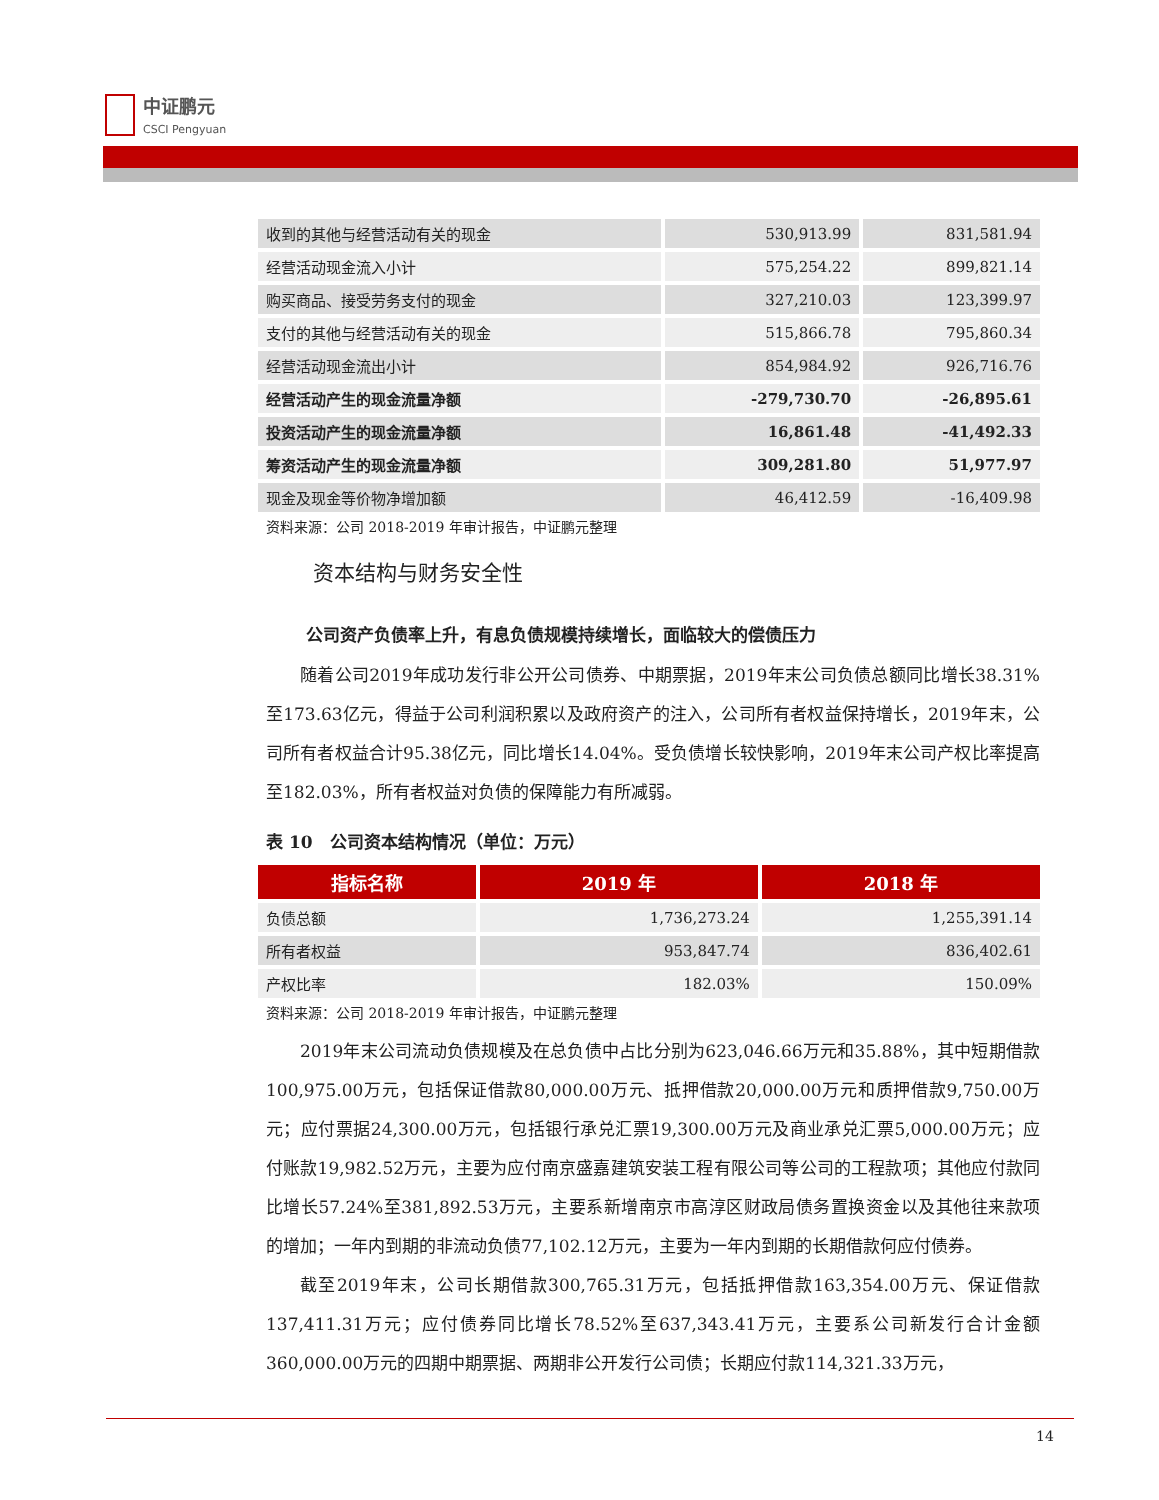中证鹏元
CSCI Pengyuan
| 收到的其他与经营活动有关的现金 | 530,913.99 | 831,581.94 |
| 经营活动现金流入小计 | 575,254.22 | 899,821.14 |
| 购买商品、接受劳务支付的现金 | 327,210.03 | 123,399.97 |
| 支付的其他与经营活动有关的现金 | 515,866.78 | 795,860.34 |
| 经营活动现金流出小计 | 854,984.92 | 926,716.76 |
| 经营活动产生的现金流量净额 | -279,730.70 | -26,895.61 |
| 投资活动产生的现金流量净额 | 16,861.48 | -41,492.33 |
| 筹资活动产生的现金流量净额 | 309,281.80 | 51,977.97 |
| 现金及现金等价物净增加额 | 46,412.59 | -16,409.98 |
资料来源：公司 2018-2019 年审计报告，中证鹏元整理
资本结构与财务安全性
公司资产负债率上升，有息负债规模持续增长，面临较大的偿债压力
随着公司2019年成功发行非公开公司债券、中期票据，2019年末公司负债总额同比增长38.31%至173.63亿元，得益于公司利润积累以及政府资产的注入，公司所有者权益保持增长，2019年末，公司所有者权益合计95.38亿元，同比增长14.04%。受负债增长较快影响，2019年末公司产权比率提高至182.03%，所有者权益对负债的保障能力有所减弱。
表 10　公司资本结构情况（单位：万元）
| 指标名称 | 2019 年 | 2018 年 |
| --- | --- | --- |
| 负债总额 | 1,736,273.24 | 1,255,391.14 |
| 所有者权益 | 953,847.74 | 836,402.61 |
| 产权比率 | 182.03% | 150.09% |
资料来源：公司 2018-2019 年审计报告，中证鹏元整理
2019年末公司流动负债规模及在总负债中占比分别为623,046.66万元和35.88%，其中短期借款100,975.00万元，包括保证借款80,000.00万元、抵押借款20,000.00万元和质押借款9,750.00万元；应付票据24,300.00万元，包括银行承兑汇票19,300.00万元及商业承兑汇票5,000.00万元；应付账款19,982.52万元，主要为应付南京盛嘉建筑安装工程有限公司等公司的工程款项；其他应付款同比增长57.24%至381,892.53万元，主要系新增南京市高淳区财政局债务置换资金以及其他往来款项的增加；一年内到期的非流动负债77,102.12万元，主要为一年内到期的长期借款何应付债券。
截至2019年末，公司长期借款300,765.31万元，包括抵押借款163,354.00万元、保证借款137,411.31万元；应付债券同比增长78.52%至637,343.41万元，主要系公司新发行合计金额360,000.00万元的四期中期票据、两期非公开发行公司债；长期应付款114,321.33万元，
14